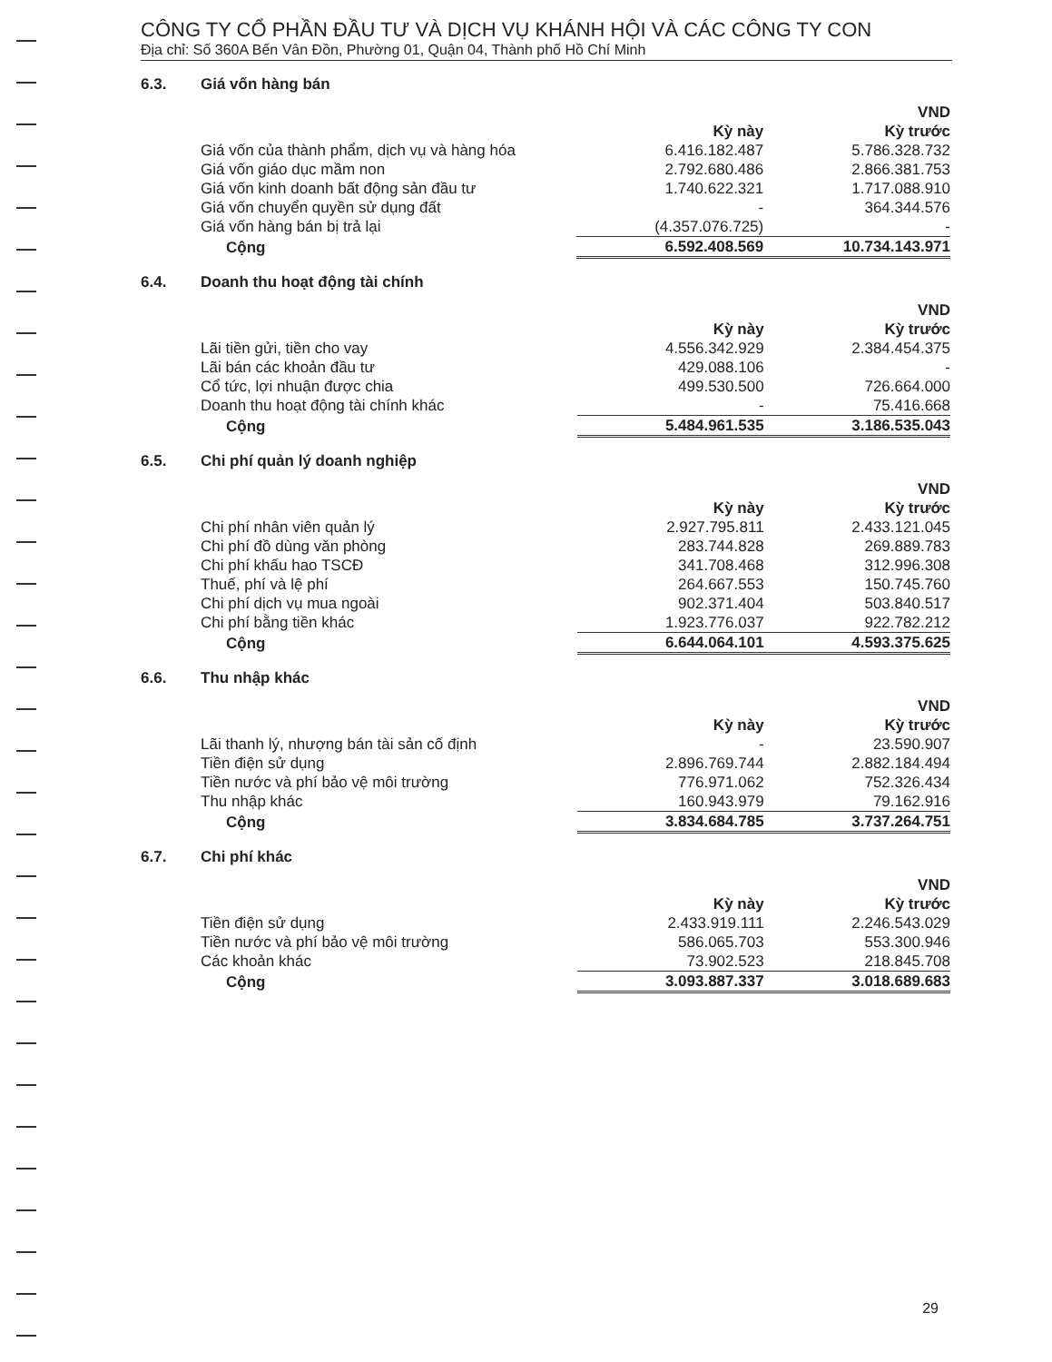CÔNG TY CỔ PHẦN ĐẦU TƯ VÀ DỊCH VỤ KHÁNH HỘI VÀ CÁC CÔNG TY CON
Địa chỉ: Số 360A Bến Vân Đồn, Phường 01, Quận 04, Thành phố Hồ Chí Minh
6.3. Giá vốn hàng bán
| | | VND |
| --- | --- | --- |
| | Kỳ này | Kỳ trước |
| Giá vốn của thành phẩm, dịch vụ và hàng hóa | 6.416.182.487 | 5.786.328.732 |
| Giá vốn giáo dục mầm non | 2.792.680.486 | 2.866.381.753 |
| Giá vốn kinh doanh bất động sản đầu tư | 1.740.622.321 | 1.717.088.910 |
| Giá vốn chuyển quyền sử dụng đất | - | 364.344.576 |
| Giá vốn hàng bán bị trả lại | (4.357.076.725) | - |
| Cộng | 6.592.408.569 | 10.734.143.971 |
6.4. Doanh thu hoạt động tài chính
| | | VND |
| --- | --- | --- |
| | Kỳ này | Kỳ trước |
| Lãi tiền gửi, tiền cho vay | 4.556.342.929 | 2.384.454.375 |
| Lãi bán các khoản đầu tư | 429.088.106 | - |
| Cổ tức, lợi nhuận được chia | 499.530.500 | 726.664.000 |
| Doanh thu hoạt động tài chính khác | - | 75.416.668 |
| Cộng | 5.484.961.535 | 3.186.535.043 |
6.5. Chi phí quản lý doanh nghiệp
| | | VND |
| --- | --- | --- |
| | Kỳ này | Kỳ trước |
| Chi phí nhân viên quản lý | 2.927.795.811 | 2.433.121.045 |
| Chi phí đồ dùng văn phòng | 283.744.828 | 269.889.783 |
| Chi phí khấu hao TSCĐ | 341.708.468 | 312.996.308 |
| Thuế, phí và lệ phí | 264.667.553 | 150.745.760 |
| Chi phí dịch vụ mua ngoài | 902.371.404 | 503.840.517 |
| Chi phí bằng tiền khác | 1.923.776.037 | 922.782.212 |
| Cộng | 6.644.064.101 | 4.593.375.625 |
6.6. Thu nhập khác
| | | VND |
| --- | --- | --- |
| | Kỳ này | Kỳ trước |
| Lãi thanh lý, nhượng bán tài sản cố định | - | 23.590.907 |
| Tiền điện sử dụng | 2.896.769.744 | 2.882.184.494 |
| Tiền nước và phí bảo vệ môi trường | 776.971.062 | 752.326.434 |
| Thu nhập khác | 160.943.979 | 79.162.916 |
| Cộng | 3.834.684.785 | 3.737.264.751 |
6.7. Chi phí khác
| | | VND |
| --- | --- | --- |
| | Kỳ này | Kỳ trước |
| Tiền điện sử dụng | 2.433.919.111 | 2.246.543.029 |
| Tiền nước và phí bảo vệ môi trường | 586.065.703 | 553.300.946 |
| Các khoản khác | 73.902.523 | 218.845.708 |
| Cộng | 3.093.887.337 | 3.018.689.683 |
29